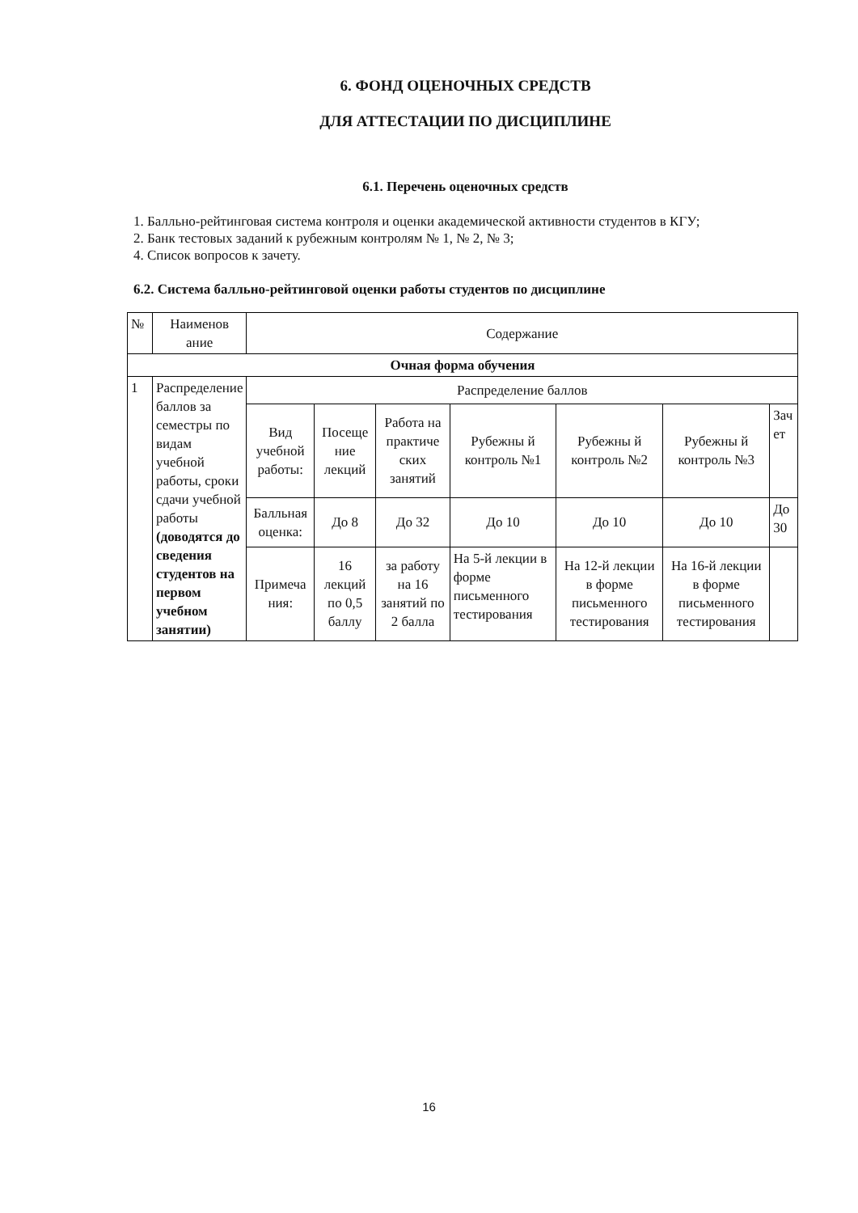6. ФОНД ОЦЕНОЧНЫХ СРЕДСТВ
ДЛЯ АТТЕСТАЦИИ ПО ДИСЦИПЛИНЕ
6.1. Перечень оценочных средств
1. Балльно-рейтинговая система контроля и оценки академической активности студентов в КГУ;
2. Банк тестовых заданий к рубежным контролям № 1, № 2, № 3;
4. Список вопросов к зачету.
6.2. Система балльно-рейтинговой оценки работы студентов по дисциплине
| № | Наименов ание | Содержание | | | | | | |
| --- | --- | --- | --- | --- | --- | --- | --- | --- |
| Очная форма обучения | | | | | | | | |
| 1 | Распределение баллов за семестры по видам учебной работы, сроки сдачи учебной работы (доводятся до сведения студентов на первом учебном занятии) | Распределение баллов | | | | | | |
| | | Вид учебной работы: | Посеще ние лекций | Работа на практиче ских занятий | Рубежны й контроль №1 | Рубежны й контроль №2 | Рубежны й контроль №3 | Зач ет |
| | | Балльная оценка: | До 8 | До 32 | До 10 | До 10 | До 10 | До 30 |
| | | Примеча ния: | 16 лекций по 0,5 баллу | за работу на 16 занятий по 2 балла | На 5-й лекции в форме письменного тестирования | На 12-й лекции в форме письменного тестирования | На 16-й лекции в форме письменного тестирования | |
16